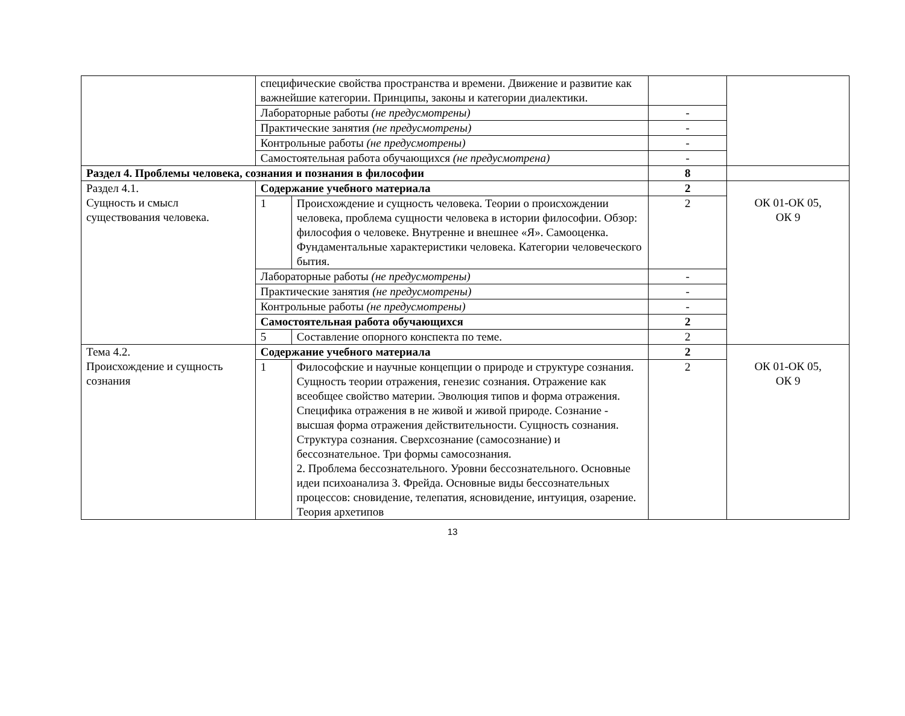| | специфические свойства пространства и времени. Движение и развитие как важнейшие категории. Принципы, законы и категории диалектики. | | | |
| | Лабораторные работы (не предусмотрены) | | - | |
| | Практические занятия (не предусмотрены) | | - | |
| | Контрольные работы (не предусмотрены) | | - | |
| | Самостоятельная работа обучающихся (не предусмотрена) | | - | |
| Раздел 4. Проблемы человека, сознания и познания в философии | | | 8 | |
| Раздел 4.1. Сущность и смысл существования человека. | Содержание учебного материала | | 2 | ОК 01-ОК 05, ОК 9 |
| | 1 | Происхождение и сущность человека. Теории о происхождении человека, проблема сущности человека в истории философии. Обзор: философия о человеке. Внутренне и внешнее «Я». Самооценка. Фундаментальные характеристики человека. Категории человеческого бытия. | 2 | |
| | Лабораторные работы (не предусмотрены) | | - | |
| | Практические занятия (не предусмотрены) | | - | |
| | Контрольные работы (не предусмотрены) | | - | |
| | Самостоятельная работа обучающихся | | 2 | |
| | 5 | Составление опорного конспекта по теме. | 2 | |
| Тема 4.2. Происхождение и сущность сознания | Содержание учебного материала | | 2 | ОК 01-ОК 05, ОК 9 |
| | 1 | Философские и научные концепции о природе и структуре сознания. Сущность теории отражения, генезис сознания. Отражение как всеобщее свойство материи. Эволюция типов и форма отражения. Специфика отражения в не живой и живой природе. Сознание - высшая форма отражения действительности. Сущность сознания. Структура сознания. Сверхсознание (самосознание) и бессознательное. Три формы самосознания. 2. Проблема бессознательного. Уровни бессознательного. Основные идеи психоанализа З. Фрейда. Основные виды бессознательных процессов: сновидение, телепатия, ясновидение, интуиция, озарение. Теория архетипов | 2 | |
13